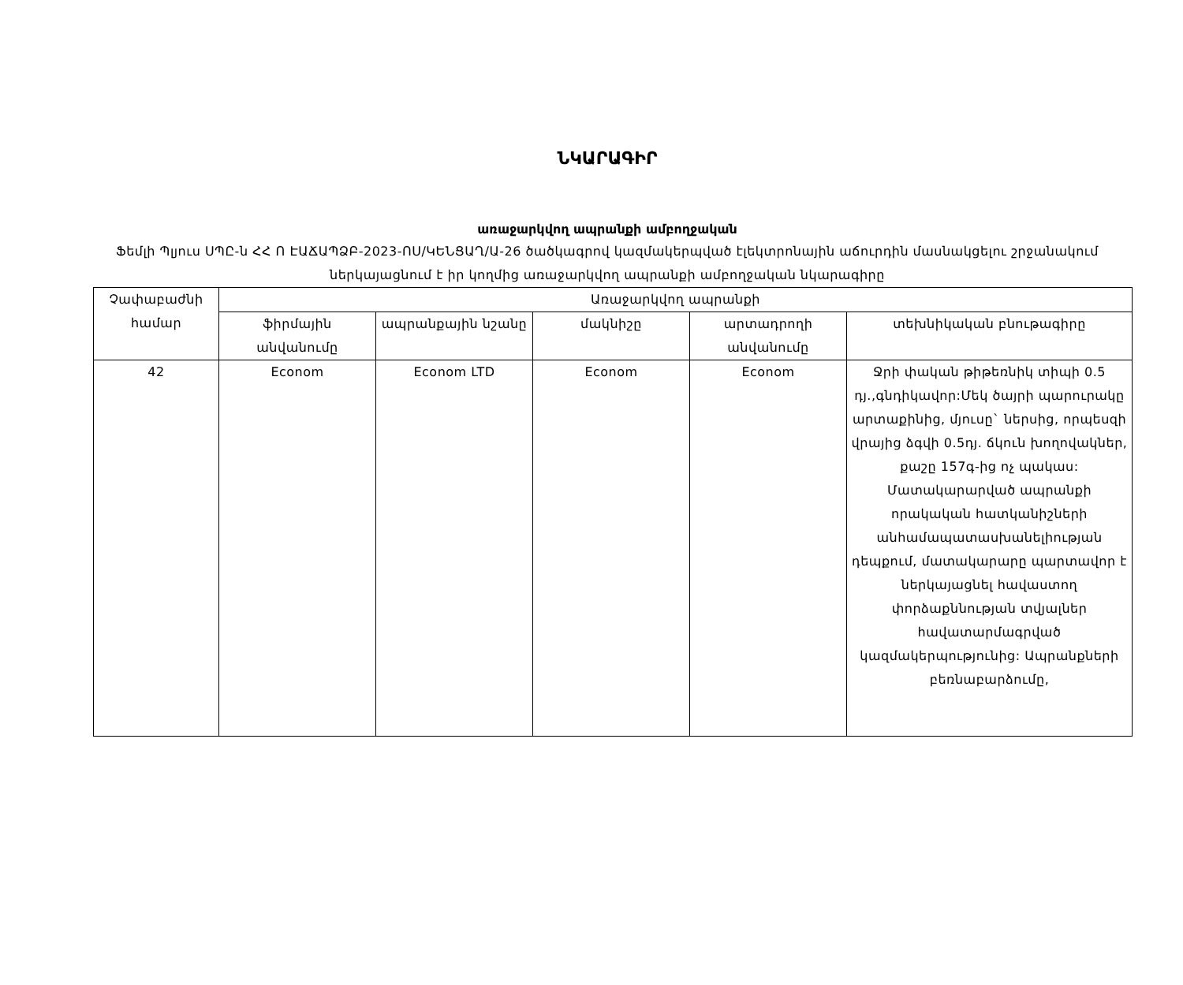ՆԿԱՐԱԳԻՐ
առաջարկվող ապրանքի ամբողջական
Ֆեմլի Պլյուս ՍՊԸ-ն ՀՀ Ո ԷԱՃԱՊՁԲ-2023-ՈՍ/ԿԵՆՑԱՂ/Ա-26 ծածկագրով կազմակերպված էլեկտրոնային աճուրդին մասնակցելու շրջանակում ներկայացնում է իր կողմից առաջարկվող ապրանքի ամբողջական նկարագիրը
| Չափաբաժնի համար | Առաջարկվող ապրանքի | | | | |
| --- | --- | --- | --- | --- | --- |
| | ֆիրմային անվանումը | ապրանքային նշանը | մակնիշը | արտադրողի անվանումը | տեխնիկական բնութագիրը |
| 42 | Econom | Econom LTD | Econom | Econom | Ջրի փական թիթեռնիկ տիպի 0.5 դյ.,գնդիկավոր:Մեկ ծայրի պարուրակը արտաքինից, մյուսը` ներսից, որպեսզի վրայից ձգվի 0.5դյ. ճկուն խողովակներ, քաշը 157գ-ից ոչ պակաս: Մատակարարված ապրանքի որակական հատկանիշների անհամապատասխանելիության դեպքում, մատակարարը պարտավոր է ներկայացնել հավաստող փորձաքննության տվյալներ հավատարմագրված կազմակերպությունից: Ապրանքների բեռնաբարձումը, |